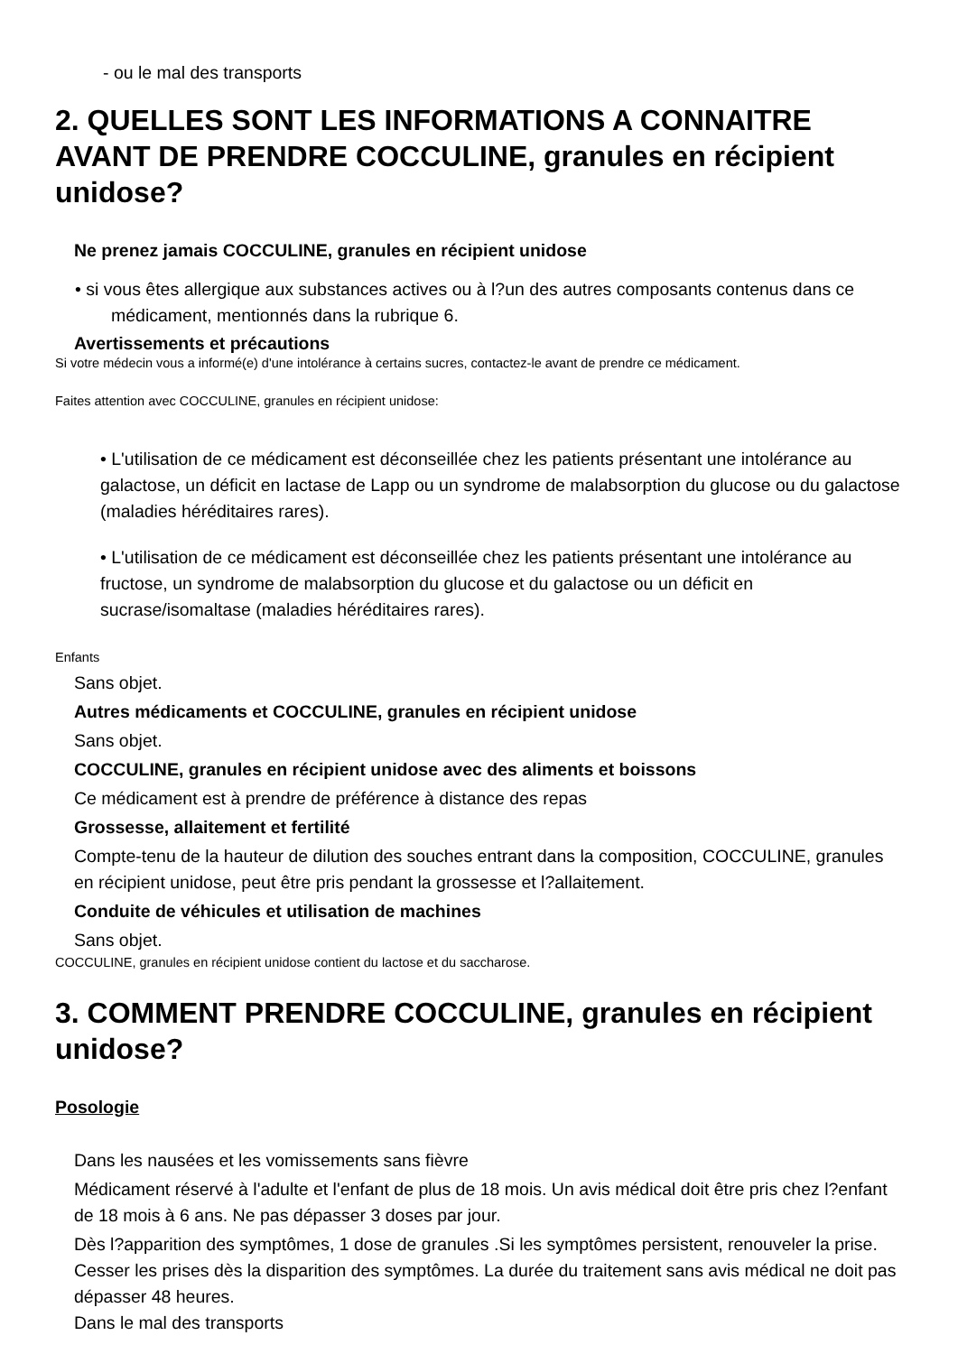- ou le mal des transports
2. QUELLES SONT LES INFORMATIONS A CONNAITRE AVANT DE PRENDRE COCCULINE, granules en récipient unidose?
Ne prenez jamais COCCULINE, granules en récipient unidose
• si vous êtes allergique aux substances actives ou à l?un des autres composants contenus dans ce médicament, mentionnés dans la rubrique 6.
Avertissements et précautions
Si votre médecin vous a informé(e) d'une intolérance à certains sucres, contactez-le avant de prendre ce médicament.
Faites attention avec COCCULINE, granules en récipient unidose:
• L'utilisation de ce médicament est déconseillée chez les patients présentant une intolérance au galactose, un déficit en lactase de Lapp ou un syndrome de malabsorption du glucose ou du galactose (maladies héréditaires rares).
• L'utilisation de ce médicament est déconseillée chez les patients présentant une intolérance au fructose, un syndrome de malabsorption du glucose et du galactose ou un déficit en sucrase/isomaltase (maladies héréditaires rares).
Enfants
Sans objet.
Autres médicaments et COCCULINE, granules en récipient unidose
Sans objet.
COCCULINE, granules en récipient unidose avec des aliments et boissons
Ce médicament est à prendre de préférence à distance des repas
Grossesse, allaitement et fertilité
Compte-tenu de la hauteur de dilution des souches entrant dans la composition, COCCULINE, granules en récipient unidose, peut être pris pendant la grossesse et l?allaitement.
Conduite de véhicules et utilisation de machines
Sans objet.
COCCULINE, granules en récipient unidose contient du lactose et du saccharose.
3. COMMENT PRENDRE COCCULINE, granules en récipient unidose?
Posologie
Dans les nausées et les vomissements sans fièvre
Médicament réservé à l'adulte et l'enfant de plus de 18 mois. Un avis médical doit être pris chez l?enfant de 18 mois à 6 ans. Ne pas dépasser 3 doses par jour.
Dès l?apparition des symptômes, 1 dose de granules .Si les symptômes persistent, renouveler la prise. Cesser les prises dès la disparition des symptômes. La durée du traitement sans avis médical ne doit pas dépasser 48 heures.
Dans le mal des transports